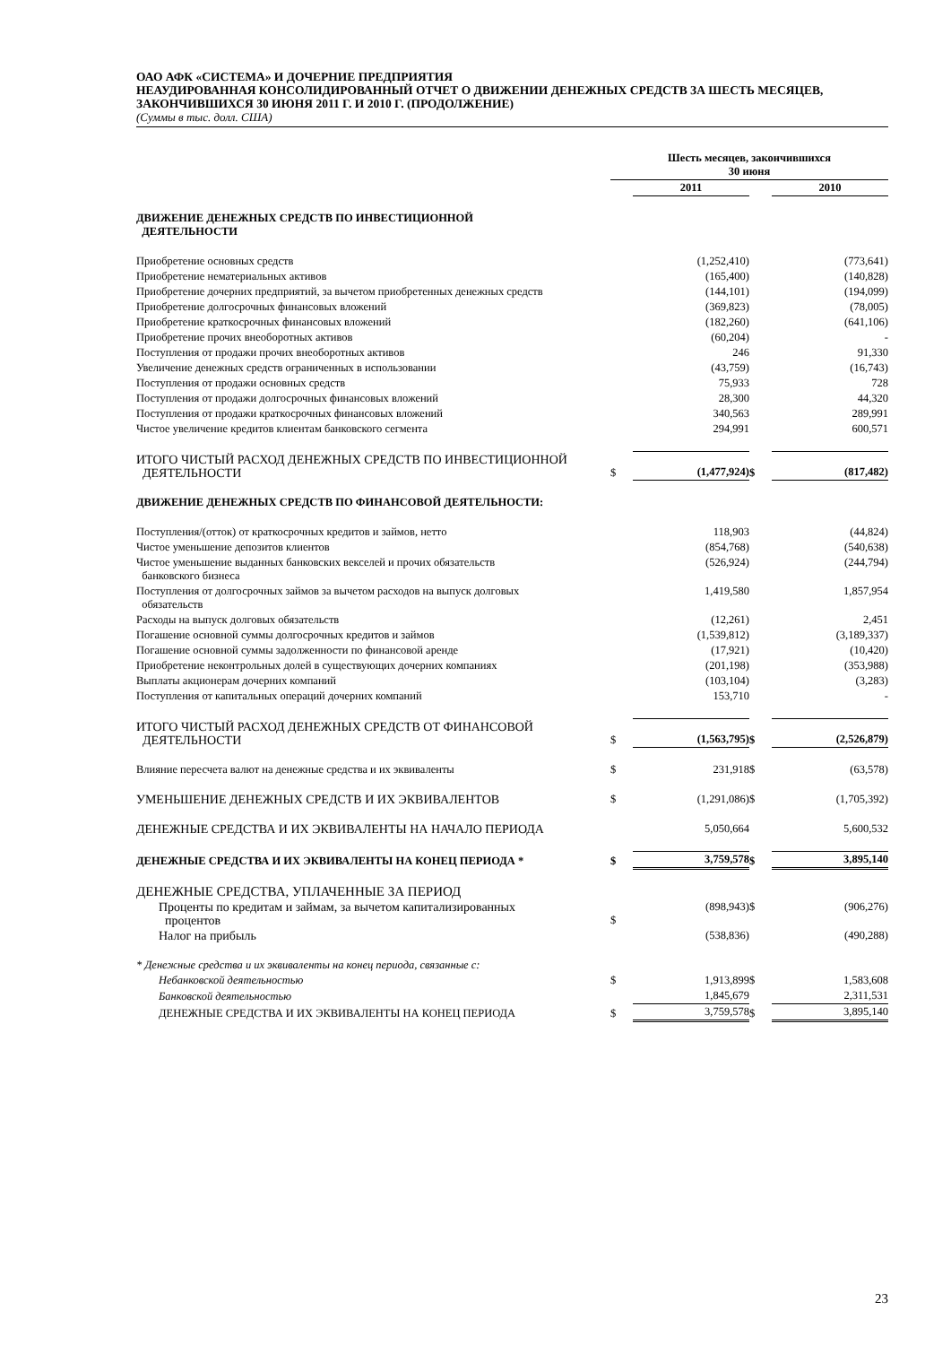ОАО АФК «СИСТЕМА» И ДОЧЕРНИЕ ПРЕДПРИЯТИЯ
НЕАУДИРОВАННАЯ КОНСОЛИДИРОВАННЫЙ ОТЧЕТ О ДВИЖЕНИИ ДЕНЕЖНЫХ СРЕДСТВ ЗА ШЕСТЬ МЕСЯЦЕВ, ЗАКОНЧИВШИХСЯ 30 ИЮНЯ 2011 Г. И 2010 Г. (ПРОДОЛЖЕНИЕ)
(Суммы в тыс. долл. США)
| | Шесть месяцев, закончившихся 30 июня | | | |
| | | 2011 | | 2010 |
| ДВИЖЕНИЕ ДЕНЕЖНЫХ СРЕДСТВ ПО ИНВЕСТИЦИОННОЙ ДЕЯТЕЛЬНОСТИ | | | | |
| Приобретение основных средств | | (1,252,410) | | (773,641) |
| Приобретение нематериальных активов | | (165,400) | | (140,828) |
| Приобретение дочерних предприятий, за вычетом приобретенных денежных средств | | (144,101) | | (194,099) |
| Приобретение долгосрочных финансовых вложений | | (369,823) | | (78,005) |
| Приобретение краткосрочных финансовых вложений | | (182,260) | | (641,106) |
| Приобретение прочих внеоборотных активов | | (60,204) | | - |
| Поступления от продажи прочих внеоборотных активов | | 246 | | 91,330 |
| Увеличение денежных средств ограниченных в использовании | | (43,759) | | (16,743) |
| Поступления от продажи основных средств | | 75,933 | | 728 |
| Поступления от продажи долгосрочных финансовых вложений | | 28,300 | | 44,320 |
| Поступления от продажи краткосрочных финансовых вложений | | 340,563 | | 289,991 |
| Чистое увеличение кредитов клиентам банковского сегмента | | 294,991 | | 600,571 |
| ИТОГО ЧИСТЫЙ РАСХОД ДЕНЕЖНЫХ СРЕДСТВ ПО ИНВЕСТИЦИОННОЙ ДЕЯТЕЛЬНОСТИ | $ | (1,477,924) | $ | (817,482) |
| ДВИЖЕНИЕ ДЕНЕЖНЫХ СРЕДСТВ ПО ФИНАНСОВОЙ ДЕЯТЕЛЬНОСТИ: | | | | |
| Поступления/(отток) от краткосрочных кредитов и займов, нетто | | 118,903 | | (44,824) |
| Чистое уменьшение депозитов клиентов | | (854,768) | | (540,638) |
| Чистое уменьшение выданных банковских векселей и прочих обязательств банковского бизнеса | | (526,924) | | (244,794) |
| Поступления от долгосрочных займов за вычетом расходов на выпуск долговых обязательств | | 1,419,580 | | 1,857,954 |
| Расходы на выпуск долговых обязательств | | (12,261) | | 2,451 |
| Погашение основной суммы долгосрочных кредитов и займов | | (1,539,812) | | (3,189,337) |
| Погашение основной суммы задолженности по финансовой аренде | | (17,921) | | (10,420) |
| Приобретение неконтрольных долей в существующих дочерних компаниях | | (201,198) | | (353,988) |
| Выплаты акционерам дочерних компаний | | (103,104) | | (3,283) |
| Поступления от капитальных операций дочерних компаний | | 153,710 | | - |
| ИТОГО ЧИСТЫЙ РАСХОД ДЕНЕЖНЫХ СРЕДСТВ ОТ ФИНАНСОВОЙ ДЕЯТЕЛЬНОСТИ | $ | (1,563,795) | $ | (2,526,879) |
| Влияние пересчета валют на денежные средства и их эквиваленты | $ | 231,918 | $ | (63,578) |
| УМЕНЬШЕНИЕ ДЕНЕЖНЫХ СРЕДСТВ И ИХ ЭКВИВАЛЕНТОВ | $ | (1,291,086) | $ | (1,705,392) |
| ДЕНЕЖНЫЕ СРЕДСТВА И ИХ ЭКВИВАЛЕНТЫ НА НАЧАЛО ПЕРИОДА | | 5,050,664 | | 5,600,532 |
| ДЕНЕЖНЫЕ СРЕДСТВА И ИХ ЭКВИВАЛЕНТЫ НА КОНЕЦ ПЕРИОДА * | $ | 3,759,578 | $ | 3,895,140 |
| ДЕНЕЖНЫЕ СРЕДСТВА, УПЛАЧЕННЫЕ ЗА ПЕРИОД | | | | |
| Проценты по кредитам и займам, за вычетом капитализированных процентов | $ | (898,943) | $ | (906,276) |
| Налог на прибыль | | (538,836) | | (490,288) |
| * Денежные средства и их эквиваленты на конец периода, связанные с: | | | | |
| Небанковской деятельностью | $ | 1,913,899 | $ | 1,583,608 |
| Банковской деятельностью | | 1,845,679 | | 2,311,531 |
| ДЕНЕЖНЫЕ СРЕДСТВА И ИХ ЭКВИВАЛЕНТЫ НА КОНЕЦ ПЕРИОДА | $ | 3,759,578 | $ | 3,895,140 |
23